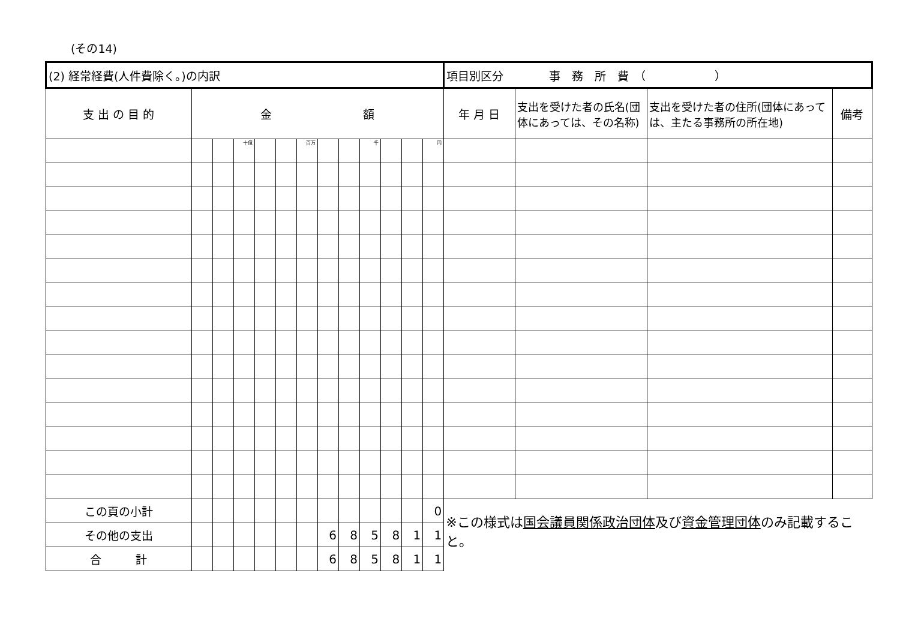(その14)
| (2) 経常経費(人件費除く。)の内訳 | | | | | | | | | | | | | 項目別区分 事 務 所 費 （ ） | | | |
| 支 出 の 目 的 | 金 額 | | | | | | | | | | | | 年 月 日 | 支出を受けた者の氏名(団体にあっては、その名称) | 支出を受けた者の住所(団体にあっては、主たる事務所の所在地) | 備考 |
| | | | 十億 | | | 百万 | | | 千 | | | 円 | | | | |
| この頁の小計 | | | | | | | | | | | | 0 | ※この様式は 国会議員関係政治団体 及び 資金管理団体 のみ記載すること。 | | | |
| その他の支出 | | | | | | | 6 | 8 | 5 | 8 | 1 | 1 | | | | |
| 合 計 | | | | | | | 6 | 8 | 5 | 8 | 1 | 1 | | | | |